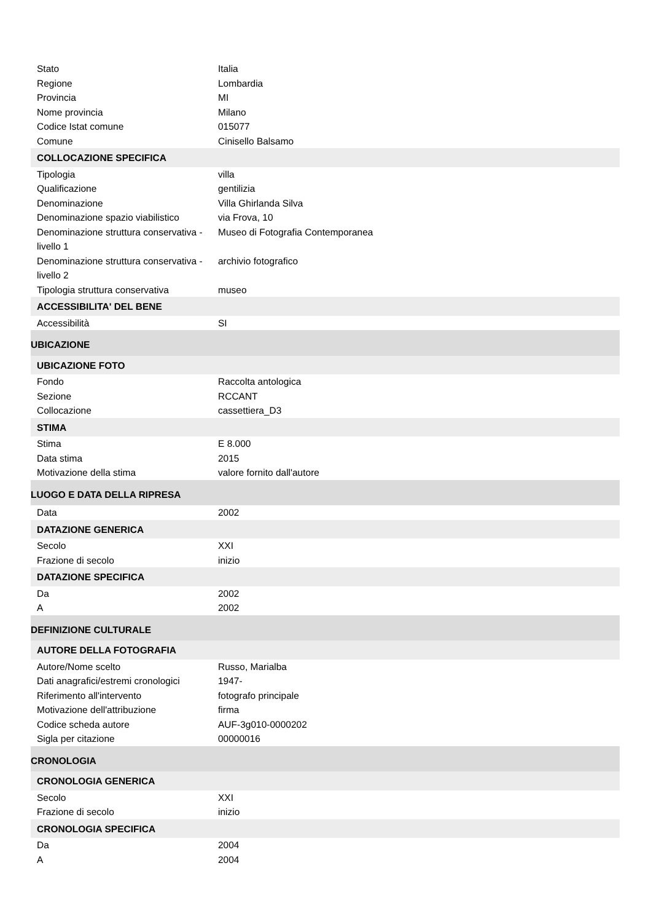| Stato | Italia |
| Regione | Lombardia |
| Provincia | MI |
| Nome provincia | Milano |
| Codice Istat comune | 015077 |
| Comune | Cinisello Balsamo |
| COLLOCAZIONE SPECIFICA | |
| Tipologia | villa |
| Qualificazione | gentilizia |
| Denominazione | Villa Ghirlanda Silva |
| Denominazione spazio viabilistico | via Frova, 10 |
| Denominazione struttura conservativa - livello 1 | Museo di Fotografia Contemporanea |
| Denominazione struttura conservativa - livello 2 | archivio fotografico |
| Tipologia struttura conservativa | museo |
| ACCESSIBILITA' DEL BENE | |
| Accessibilità | SI |
| UBICAZIONE | |
| UBICAZIONE FOTO | |
| Fondo | Raccolta antologica |
| Sezione | RCCANT |
| Collocazione | cassettiera_D3 |
| STIMA | |
| Stima | E 8.000 |
| Data stima | 2015 |
| Motivazione della stima | valore fornito dall'autore |
| LUOGO E DATA DELLA RIPRESA | |
| Data | 2002 |
| DATAZIONE GENERICA | |
| Secolo | XXI |
| Frazione di secolo | inizio |
| DATAZIONE SPECIFICA | |
| Da | 2002 |
| A | 2002 |
| DEFINIZIONE CULTURALE | |
| AUTORE DELLA FOTOGRAFIA | |
| Autore/Nome scelto | Russo, Marialba |
| Dati anagrafici/estremi cronologici | 1947- |
| Riferimento all'intervento | fotografo principale |
| Motivazione dell'attribuzione | firma |
| Codice scheda autore | AUF-3g010-0000202 |
| Sigla per citazione | 00000016 |
| CRONOLOGIA | |
| CRONOLOGIA GENERICA | |
| Secolo | XXI |
| Frazione di secolo | inizio |
| CRONOLOGIA SPECIFICA | |
| Da | 2004 |
| A | 2004 |